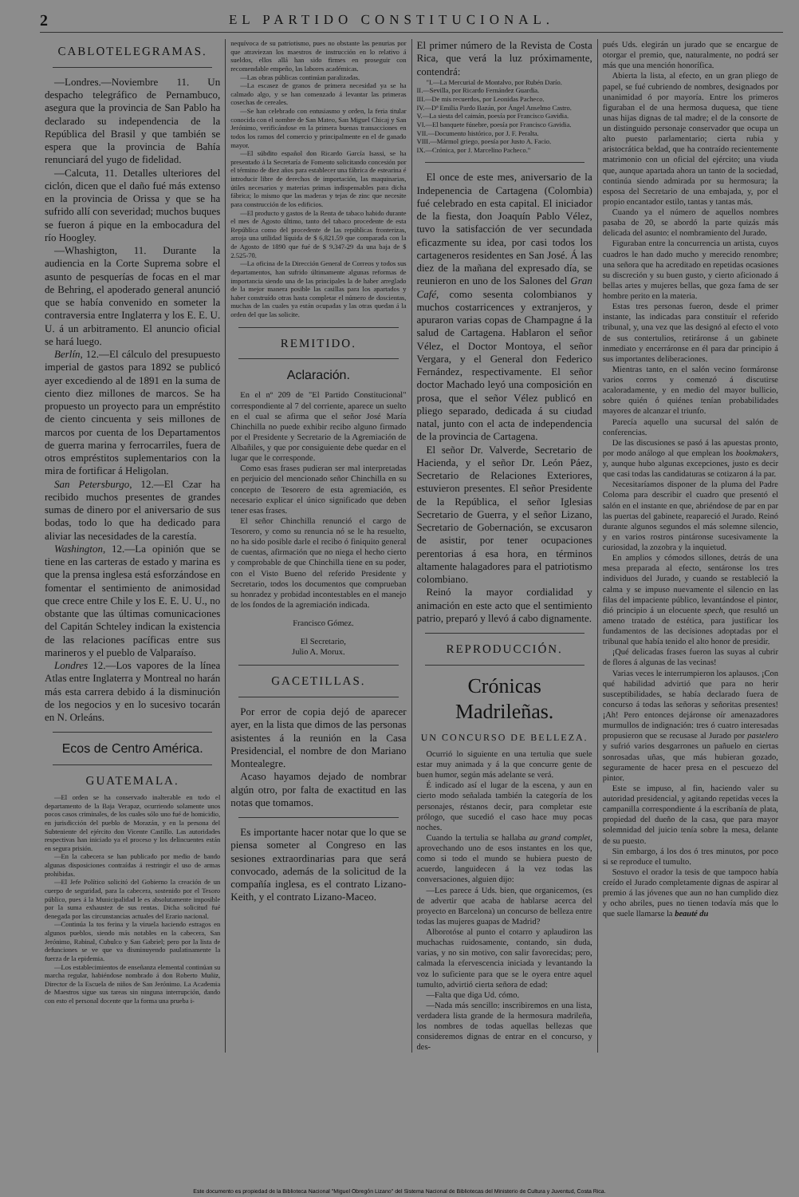2 EL PARTIDO CONSTITUCIONAL.
CABLOTELEGRAMAS.
—Londres.—Noviembre 11. Un despacho telegráfico de Pernambuco, asegura que la provincia de San Pablo ha declarado su independencia de la República del Brasil y que también se espera que la provincia de Bahía renunciará del yugo de fidelidad.
—Calcuta, 11. Detalles ulteriores del ciclón, dicen que el daño fué más extenso en la provincia de Orissa y que se ha sufrido allí con severidad; muchos buques se fueron á pique en la embocadura del río Hoogley.
—Whashigton, 11. Durante la audiencia en la Corte Suprema sobre el asunto de pesquerías de focas en el mar de Behring, el apoderado general anunció que se había convenido en someter la contraversia entre Inglaterra y los E. E. U. U. á un arbitramento. El anuncio oficial se hará luego.
Berlín, 12.—El cálculo del presupuesto imperial de gastos para 1892 se publicó ayer excediendo al de 1891 en la suma de ciento diez millones de marcos. Se ha propuesto un proyecto para un empréstito de ciento cincuenta y seis millones de marcos por cuenta de los Departamentos de guerra marina y ferrocarriles, fuera de otros empréstitos suplementarios con la mira de fortificar á Heligolan.
San Petersburgo, 12.—El Czar ha recibido muchos presentes de grandes sumas de dinero por el aniversario de sus bodas, todo lo que ha dedicado para aliviar las necesidades de la carestía.
Washington, 12.—La opinión que se tiene en las carteras de estado y marina es que la prensa inglesa está esforzándose en fomentar el sentimiento de animosidad que crece entre Chile y los E. E. U. U., no obstante que las últimas comunicaciones del Capitán Schteley indican la existencia de las relaciones pacíficas entre sus marineros y el pueblo de Valparaíso.
Londres 12.—Los vapores de la línea Atlas entre Inglaterra y Montreal no harán más esta carrera debido á la disminución de los negocios y en lo sucesivo tocarán en N. Orleáns.
Ecos de Centro América.
GUATEMALA.
—El orden se ha conservado inalterable en todo el departamento de la Baja Verapaz, ocurriendo solamente unos pocos casos criminales, de los cuales sólo uno fué de homicidio, en jurisdicción del pueblo de Morazán, y en la persona del Subteniente del ejército don Vicente Castillo. Las autoridades respectivas han iniciado ya el proceso y los delincuentes están en segura prisión.
—En la cabecera se han publicado por medio de bando algunas disposiciones contraídas á restringir el uso de armas prohibidas.
—El Jefe Político solicitó del Gobierno la creación de un cuerpo de seguridad, para la cabecera, sostenido por el Tesoro público, pues á la Municipalidad le es absolutamente imposible por la suma exhaustez de sus rentas. Dicha solicitud fué denegada por las circunstancias actuales del Erario nacional.
—Continúa la tos ferina y la viruela haciendo estragos en algunos pueblos, siendo más notables en la cabecera, San Jerónimo, Rabinal, Cubulco y San Gabriel; pero por la lista de defunciones se ve que va disminuyendo paulatinamente la fuerza de la epidemia.
—Los establecimientos de enseñanza elemental continúan su marcha regular, habiéndose nombrado á don Roberto Muñiz, Director de la Escuela de niños de San Jerónimo. La Academia de Maestros sigue sus tareas sin ninguna interrupción, dando con esto el personal docente que la forma una prueba i-
nequívoca de su patriotismo, pues no obstante las penurias por que atraviezan los maestros de instrucción en lo relativo á sueldos, ellos allá han sido firmes en proseguir con recomendable empeño, las labores académicas.
—Las obras públicas continúan paralizadas.
—La escasez de granos de primera necesidad ya se ha calmado algo, y se han comenzado á levantar las primeras cosechas de cereales.
—Se han celebrado con entusiasmo y orden, la feria titular conocida con el nombre de San Mateo, San Miguel Chicaj y San Jerónimo, verificándose en la primera buenas transacciones en todos los ramos del comercio y principalmente en el de ganado mayor.
—El súbdito español don Ricardo García Isassi, se ha presentado á la Secretaría de Fomento solicitando concesión por el término de diez años para establecer una fábrica de estearina é introducir libre de derechos de importación, las maquinarias, útiles necesarios y materias primas indispensables para dicha fábrica; lo mismo que las maderas y tejas de zinc que necesite para construcción de los edificios.
—El producto y gastos de la Renta de tabaco habido durante el mes de Agosto último, tanto del tabaco procedente de esta República como del procedente de las repúblicas fronterizas, arroja una utilidad líquida de $ 6,821.59 que comparada con la de Agosto de 1890 que fué de $ 9.347-29 da una baja de $ 2.525-70.
—La oficina de la Dirección General de Correos y todos sus departamentos, han sufrido últimamente algunas reformas de importancia siendo una de las principales la de haber arreglado de la mejor manera posible las casillas para los apartados y haber construído otras hasta completar el número de doscientas, muchas de las cuales ya están ocupadas y las otras quedan á la orden del que las solicite.
REMITIDO.
Aclaración.
En el nº 209 de "El Partido Constitucional" correspondiente al 7 del corriente, aparece un suelto en el cual se afirma que el señor José María Chinchilla no puede exhibir recibo alguno firmado por el Presidente y Secretario de la Agremiación de Albañiles, y que por consiguiente debe quedar en el lugar que le corresponde.
Como esas frases pudieran ser mal interpretadas en perjuicio del mencionado señor Chinchilla en su concepto de Tesorero de esta agremiación, es necesario explicar el único significado que deben tener esas frases.
El señor Chinchilla renunció el cargo de Tesorero, y como su renuncia nó se le ha resuelto, no ha sido posible darle el recibo ó finiquito general de cuentas, afirmación que no niega el hecho cierto y comprobable de que Chinchilla tiene en su poder, con el Visto Bueno del referido Presidente y Secretario, todos los documentos que comprueban su honradez y probidad incontestables en el manejo de los fondos de la agremiación indicada.
Francisco Gómez.
El Secretario,
Julio A. Morux.
GACETILLAS.
Por error de copia dejó de aparecer ayer, en la lista que dimos de las personas asistentes á la reunión en la Casa Presidencial, el nombre de don Mariano Montealegre.
Acaso hayamos dejado de nombrar algún otro, por falta de exactitud en las notas que tomamos.
Es importante hacer notar que lo que se piensa someter al Congreso en las sesiones extraordinarias para que será convocado, además de la solicitud de la compañía inglesa, es el contrato Lizano-Keith, y el contrato Lizano-Maceo.
El primer número de la Revista de Costa Rica, que verá la luz próximamente, contendrá:
"I.—La Mercurial de Montalvo, por Rubén Darío.
II.—Sevilla, por Ricardo Fernández Guardia.
III.—De mis recuerdos, por Leonidas Pacheco.
IV.—Dª Emilia Pardo Bazán, por Ángel Anselmo Castro.
V.—La siesta del caimán, poesía por Francisco Gavidia.
VI.—El banquete fúnebre, poesía por Francisco Gavidia.
VII.—Documento histórico, por J. F. Peralta.
VIII.—Mármol griego, poesía por Justo A. Facio.
IX.—Crónica, por J. Marcelino Pacheco."
El once de este mes, aniversario de la Indepenencia de Cartagena (Colombia) fué celebrado en esta capital. El iniciador de la fiesta, don Joaquín Pablo Vélez, tuvo la satisfacción de ver secundada eficazmente su idea, por casi todos los cartageneros residentes en San José. Á las diez de la mañana del expresado día, se reunieron en uno de los Salones del Gran Café, como sesenta colombianos y muchos costarricences y extranjeros, y apuraron varias copas de Champagne á la salud de Cartagena. Hablaron el señor Vélez, el Doctor Montoya, el señor Vergara, y el General don Federico Fernández, respectivamente. El señor doctor Machado leyó una composición en prosa, que el señor Vélez publicó en pliego separado, dedicada á su ciudad natal, junto con el acta de independencia de la provincia de Cartagena.
El señor Dr. Valverde, Secretario de Hacienda, y el señor Dr. León Páez, Secretario de Relaciones Exteriores, estuvieron presentes. El señor Presidente de la República, el señor Iglesias Secretario de Guerra, y el señor Lizano, Secretario de Gobernación, se excusaron de asistir, por tener ocupaciones perentorias á esa hora, en términos altamente halagadores para el patriotismo colombiano.
Reinó la mayor cordialidad y animación en este acto que el sentimiento patrio, preparó y llevó á cabo dignamente.
REPRODUCCIÓN.
Crónicas Madrileñas.
UN CONCURSO DE BELLEZA.
Ocurrió lo siguiente en una tertulia que suele estar muy animada y á la que concurre gente de buen humor, según más adelante se verá.
É indicado así el lugar de la escena, y aun en cierto modo señalada también la categoría de los personajes, réstanos decir, para completar este prólogo, que sucedió el caso hace muy pocas noches.
Cuando la tertulia se hallaba au grand complet, aprovechando uno de esos instantes en los que, como si todo el mundo se hubiera puesto de acuerdo, languidecen á la vez todas las conversaciones, alguien dijo:
—Les parece á Uds. bien, que organicemos, (es de advertir que acaba de hablarse acerca del proyecto en Barcelona) un concurso de belleza entre todas las mujeres guapas de Madrid?
Alborotóse al punto el cotarro y aplaudiron las muchachas ruidosamente, contando, sin duda, varias, y no sin motivo, con salir favorecidas; pero, calmada la efervescencia iniciada y levantando la voz lo suficiente para que se le oyera entre aquel tumulto, advirtió cierta señora de edad:
—Falta que diga Ud. cómo.
—Nada más sencillo: inscribiremos en una lista, verdadera lista grande de la hermosura madrileña, los nombres de todas aquellas bellezas que consideremos dignas de entrar en el concurso, y des-
pués Uds. elegirán un jurado que se encargue de otorgar el premio, que, naturalmente, no podrá ser más que una mención honorífica.
Abierta la lista, al efecto, en un gran pliego de papel, se fué cubriendo de nombres, designados por unanimidad ó por mayoría. Entre los primeros figuraban el de una hermosa duquesa, que tiene unas hijas dignas de tal madre; el de la consorte de un distinguido personaje conservador que ocupa un alto puesto parlamentario; cierta rubia y aristocrática beldad, que ha contraído recientemente matrimonio con un oficial del ejército; una viuda que, aunque apartada ahora un tanto de la sociedad, continúa siendo admirada por su hermosura; la esposa del Secretario de una embajada, y, por el propio encantador estilo, tantas y tantas más.
Cuando ya el número de aquellos nombres pasaba de 20, se abordó la parte quizás más delicada del asunto: el nombramiento del Jurado.
Figuraban entre la concurrencia un artista, cuyos cuadros le han dado mucho y merecido renombre; una señora que ha acreditado en repetidas ocasiones su discreción y su buen gusto, y cierto aficionado á bellas artes y mujeres bellas, que goza fama de ser hombre perito en la materia.
Estas tres personas fueron, desde el primer instante, las indicadas para constituír el referido tribunal, y, una vez que las designó al efecto el voto de sus contertulios, retiráronse á un gabinete inmediato y encerráronse en él para dar principio á sus importantes deliberaciones.
Mientras tanto, en el salón vecino formáronse varios corros y comenzó á discutirse acaloradamente, y en medio del mayor bullicio, sobre quién ó quiénes tenían probabilidades mayores de alcanzar el triunfo.
Parecía aquello una sucursal del salón de conferencias.
De las discusiones se pasó á las apuestas pronto, por modo análogo al que emplean los bookmakers, y, aunque hubo algunas excepciones, justo es decir que casi todas las candidaturas se cotizaron á la par.
Necesitaríamos disponer de la pluma del Padre Coloma para describir el cuadro que presentó el salón en el instante en que, abriéndose de par en par las puertas del gabinete, reapareció el Jurado. Reinó durante algunos segundos el más solemne silencio, y en varios rostros pintáronse sucesivamente la curiosidad, la zozobra y la inquietud.
En amplios y cómodos sillones, detrás de una mesa preparada al efecto, sentáronse los tres individuos del Jurado, y cuando se restableció la calma y se impuso nuevamente el silencio en las filas del impaciente público, levantándose el pintor, dió principio á un elocuente spech, que resultó un ameno tratado de estética, para justificar los fundamentos de las decisiones adoptadas por el tribunal que había tenido el alto honor de presidir.
¡Qué delicadas frases fueron las suyas al cubrir de flores á algunas de las vecinas!
Varias veces le interrumpieron los aplausos. ¡Con qué habilidad advirtió que para no herir susceptibilidades, se había declarado fuera de concurso á todas las señoras y señoritas presentes! ¡Ah! Pero entonces dejáronse oír amenazadores murmullos de indignación: tres ó cuatro interesadas propusieron que se recusase al Jurado por pastelero y sufrió varios desgarrones un pañuelo en ciertas sonrosadas uñas, que más hubieran gozado, seguramente de hacer presa en el pescuezo del pintor.
Este se impuso, al fin, haciendo valer su autoridad presidencial, y agitando repetidas veces la campanilla correspondiente á la escribanía de plata, propiedad del dueño de la casa, que para mayor solemnidad del juicio tenía sobre la mesa, delante de su puesto.
Sin embargo, á los dos ó tres minutos, por poco si se reproduce el tumulto.
Sostuvo el orador la tesis de que tampoco había creído el Jurado completamente dignas de aspirar al premio á las jóvenes que aun no han cumplido diez y ocho abriles, pues no tienen todavía más que lo que suele llamarse la beauté du
Este documento es propiedad de la Biblioteca Nacional "Miguel Obregón Lizano" del Sistema Nacional de Bibliotecas del Ministerio de Cultura y Juventud, Costa Rica.